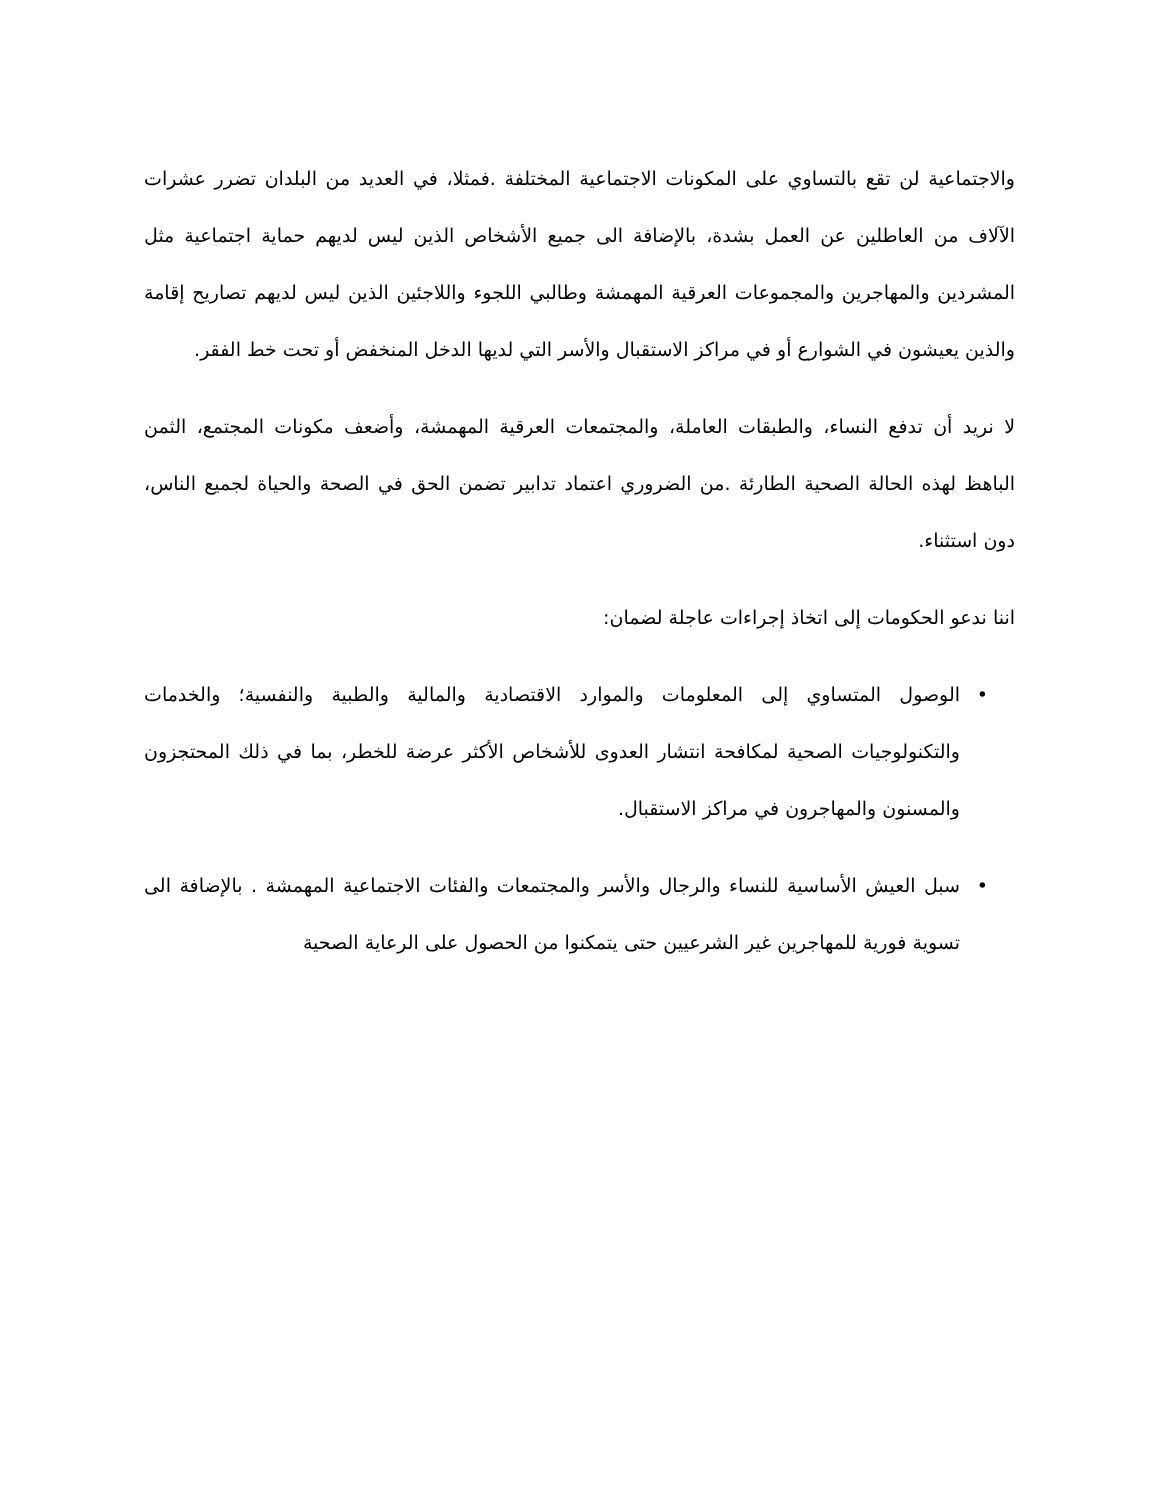والاجتماعية لن تقع بالتساوي على المكونات الاجتماعية المختلفة .فمثلا، في العديد من البلدان تضرر عشرات الآلاف من العاطلين عن العمل بشدة، بالإضافة الى جميع الأشخاص الذين ليس لديهم حماية اجتماعية مثل المشردين والمهاجرين والمجموعات العرقية المهمشة وطالبي اللجوء واللاجئين الذين ليس لديهم تصاريح إقامة والذين يعيشون في الشوارع أو في مراكز الاستقبال والأسر التي لديها الدخل المنخفض أو تحت خط الفقر.
لا نريد أن تدفع النساء، والطبقات العاملة، والمجتمعات العرقية المهمشة، وأضعف مكونات المجتمع، الثمن الباهظ لهذه الحالة الصحية الطارئة .من الضروري اعتماد تدابير تضمن الحق في الصحة والحياة لجميع الناس، دون استثناء.
اننا ندعو الحكومات إلى اتخاذ إجراءات عاجلة لضمان:
• الوصول المتساوي إلى المعلومات والموارد الاقتصادية والمالية والطبية والنفسية؛ والخدمات والتكنولوجيات الصحية لمكافحة انتشار العدوى للأشخاص الأكثر عرضة للخطر، بما في ذلك المحتجزون والمسنون والمهاجرون في مراكز الاستقبال.
• سبل العيش الأساسية للنساء والرجال والأسر والمجتمعات والفئات الاجتماعية المهمشة . بالإضافة الى تسوية فورية للمهاجرين غير الشرعيين حتى يتمكنوا من الحصول على الرعاية الصحية